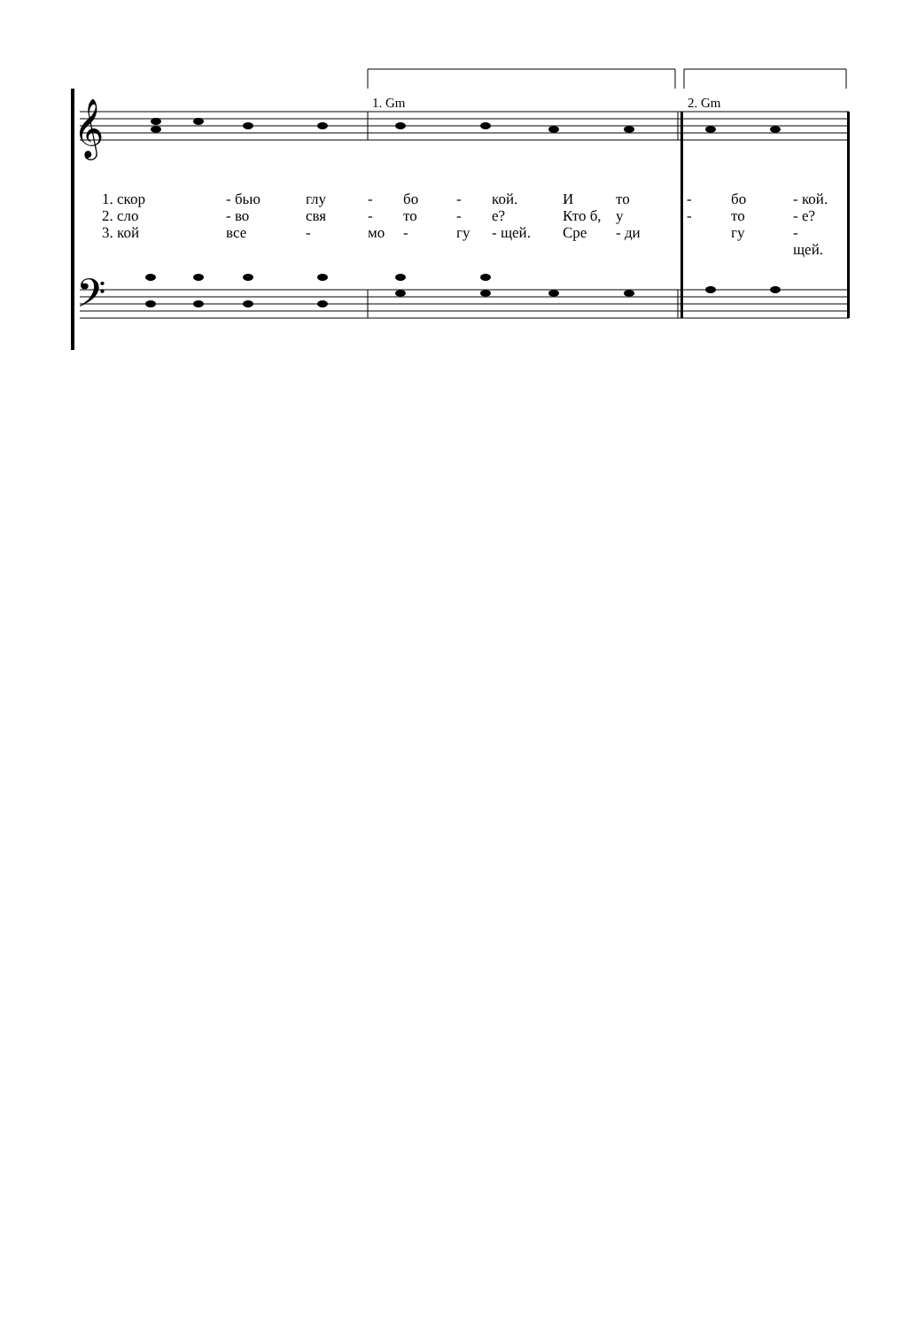𝄞
𝄢
1. Gm 2. Gm
1. скор - бью глу - бо - кой. И то - бо - кой.
2. сло - во свя - то - е? Кто б, у - то - е?
3. кой все - мо - гу - щей. Сре - ди гу - щей.